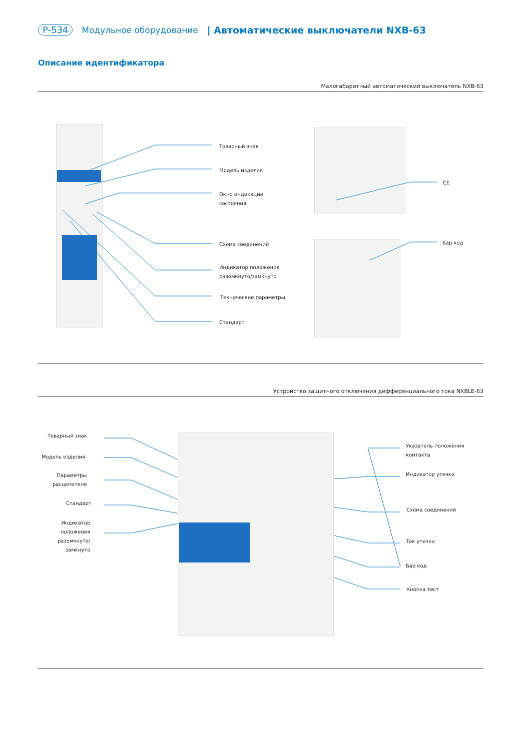P-534 Модульное оборудование | Автоматические выключатели NXB-63
Описание идентификатора
Малогабаритный автоматический выключатель NXB-63
Товарный знак
Модель изделия
Окно индикации
состояния
Схема соединений
Индикатор положения
разомкнуто/замкнуто
Технические параметры
Стандарт
CE
Бар код
Устройство защитного отключения дифференциального тока NXBLE-63
Товарный знак
Модель изделия
Параметры
расцепителя
Стандарт
Индикатор
положения
разомкнуто/
замкнуто
Указатель положения
контакта
Индикатор утечки
Схема соединений
Ток утечки
Бар код
Кнопка тест